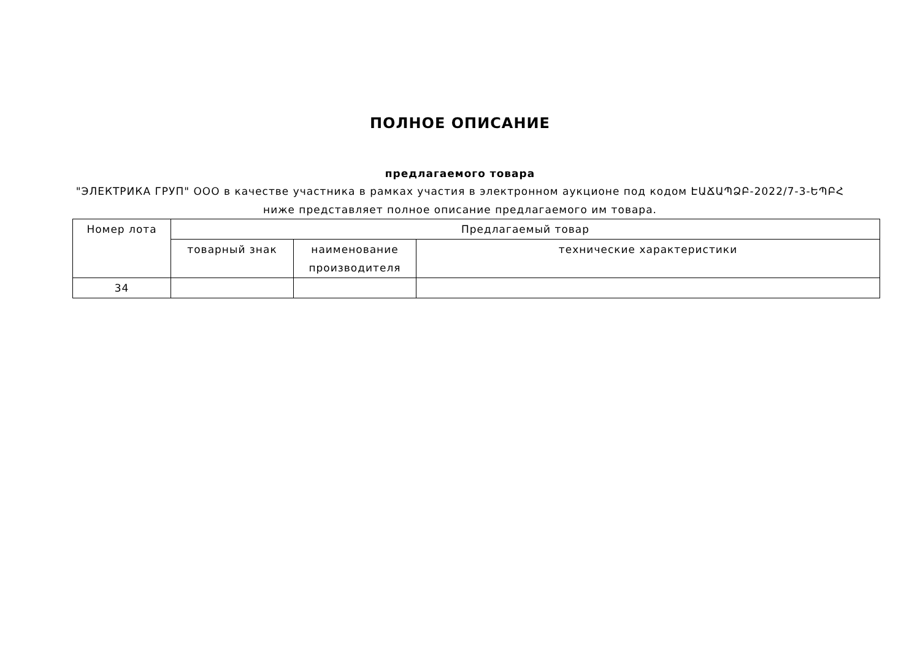ПОЛНОЕ ОПИСАНИЕ
предлагаемого товара
"ЭЛЕКТРИКА ГРУП" ООО в качестве участника в рамках участия в электронном аукционе под кодом ԷԱՃԱՊՁԲ-2022/7-3-ԵՊԲՀ
ниже представляет полное описание предлагаемого им товара.
| Номер лота | Предлагаемый товар | | |
| --- | --- | --- | --- |
| | товарный знак | наименование производителя | технические характеристики |
| 34 | | | |